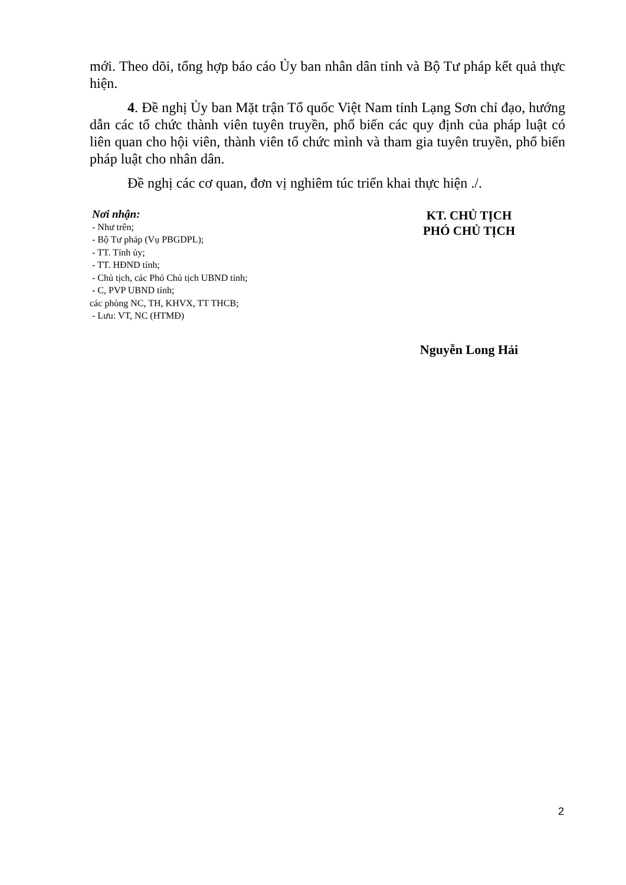mới. Theo dõi, tổng hợp báo cáo Ủy ban nhân dân tỉnh và Bộ Tư pháp kết quả thực hiện.
4. Đề nghị Ủy ban Mặt trận Tổ quốc Việt Nam tỉnh Lạng Sơn chỉ đạo, hướng dẫn các tổ chức thành viên tuyên truyền, phổ biến các quy định của pháp luật có liên quan cho hội viên, thành viên tổ chức mình và tham gia tuyên truyền, phổ biến pháp luật cho nhân dân.
Đề nghị các cơ quan, đơn vị nghiêm túc triển khai thực hiện ./.
Nơi nhận:
- Như trên;
- Bộ Tư pháp (Vụ PBGDPL);
- TT. Tỉnh ủy;
- TT. HĐND tỉnh;
- Chủ tịch, các Phó Chủ tịch UBND tỉnh;
- C, PVP UBND tỉnh;
các phòng NC, TH, KHVX, TT THCB;
- Lưu: VT, NC (HTMĐ)
KT. CHỦ TỊCH
PHÓ CHỦ TỊCH
Nguyễn Long Hải
2